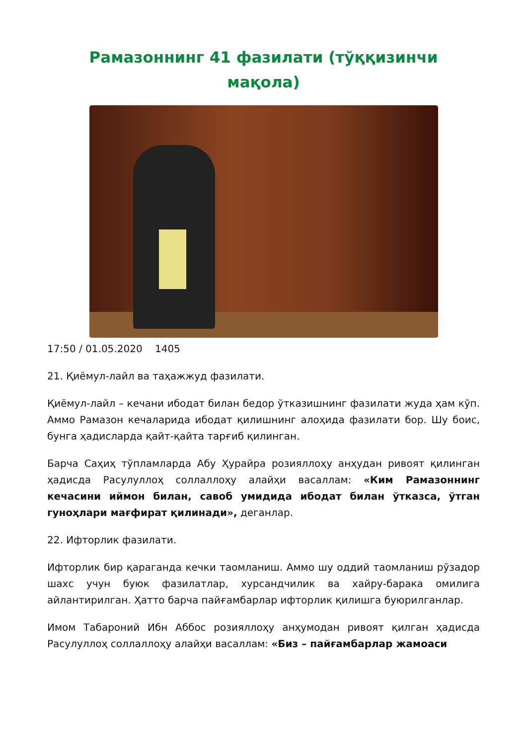Рамазоннинг 41 фазилати (тўққизинчи мақола)
17:50 / 01.05.2020 1405
21. Қиёмул-лайл ва таҳажжуд фазилати.
Қиёмул-лайл – кечани ибодат билан бедор ўтказишнинг фазилати жуда ҳам кўп. Аммо Рамазон кечаларида ибодат қилишнинг алоҳида фазилати бор. Шу боис, бунга ҳадисларда қайт-қайта тарғиб қилинган.
Барча Саҳиҳ тўпламларда Абу Ҳурайра розияллоҳу анҳудан ривоят қилинган ҳадисда Расулуллоҳ соллаллоҳу алайҳи васаллам: «Ким Рамазоннинг кечасини иймон билан, савоб умидида ибодат билан ўтказса, ўтган гуноҳлари мағфират қилинади», деганлар.
22. Ифторлик фазилати.
Ифторлик бир қараганда кечки таомланиш. Аммо шу оддий таомланиш рўзадор шахс учун буюк фазилатлар, хурсандчилик ва хайру-барака омилига айлантирилган. Ҳатто барча пайғамбарлар ифторлик қилишга буюрилганлар.
Имом Табароний Ибн Аббос розияллоҳу анҳумодан ривоят қилган ҳадисда Расулуллоҳ соллаллоҳу алайҳи васаллам: «Биз – пайғамбарлар жамоаси